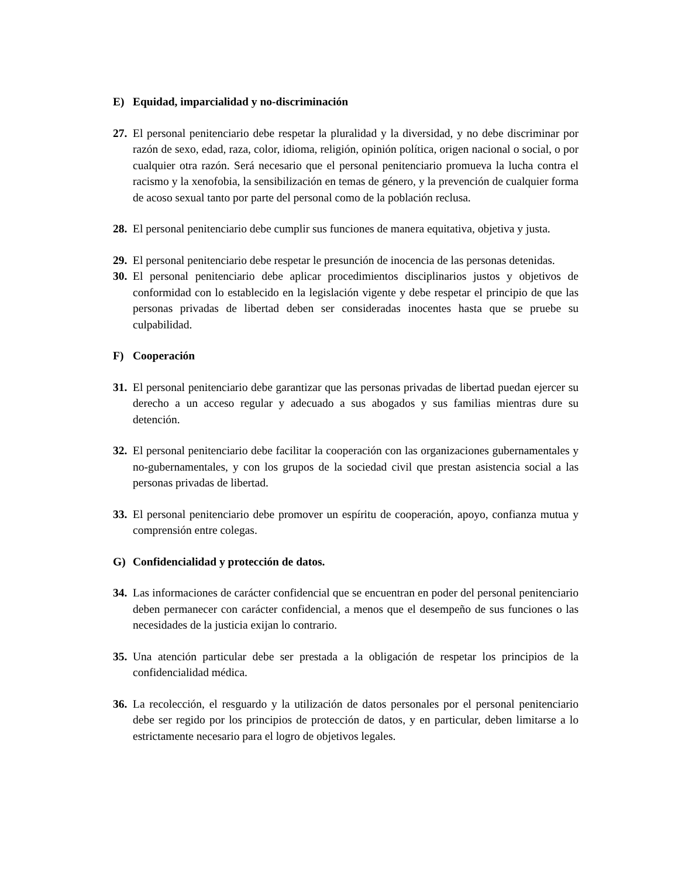E) Equidad, imparcialidad y no-discriminación
27. El personal penitenciario debe respetar la pluralidad y la diversidad, y no debe discriminar por razón de sexo, edad, raza, color, idioma, religión, opinión política, origen nacional o social, o por cualquier otra razón. Será necesario que el personal penitenciario promueva la lucha contra el racismo y la xenofobia, la sensibilización en temas de género, y la prevención de cualquier forma de acoso sexual tanto por parte del personal como de la población reclusa.
28. El personal penitenciario debe cumplir sus funciones de manera equitativa, objetiva y justa.
29. El personal penitenciario debe respetar le presunción de inocencia de las personas detenidas.
30. El personal penitenciario debe aplicar procedimientos disciplinarios justos y objetivos de conformidad con lo establecido en la legislación vigente y debe respetar el principio de que las personas privadas de libertad deben ser consideradas inocentes hasta que se pruebe su culpabilidad.
F) Cooperación
31. El personal penitenciario debe garantizar que las personas privadas de libertad puedan ejercer su derecho a un acceso regular y adecuado a sus abogados y sus familias mientras dure su detención.
32. El personal penitenciario debe facilitar la cooperación con las organizaciones gubernamentales y no-gubernamentales, y con los grupos de la sociedad civil que prestan asistencia social a las personas privadas de libertad.
33. El personal penitenciario debe promover un espíritu de cooperación, apoyo, confianza mutua y comprensión entre colegas.
G) Confidencialidad y protección de datos.
34. Las informaciones de carácter confidencial que se encuentran en poder del personal penitenciario deben permanecer con carácter confidencial, a menos que el desempeño de sus funciones o las necesidades de la justicia exijan lo contrario.
35. Una atención particular debe ser prestada a la obligación de respetar los principios de la confidencialidad médica.
36. La recolección, el resguardo y la utilización de datos personales por el personal penitenciario debe ser regido por los principios de protección de datos, y en particular, deben limitarse a lo estrictamente necesario para el logro de objetivos legales.